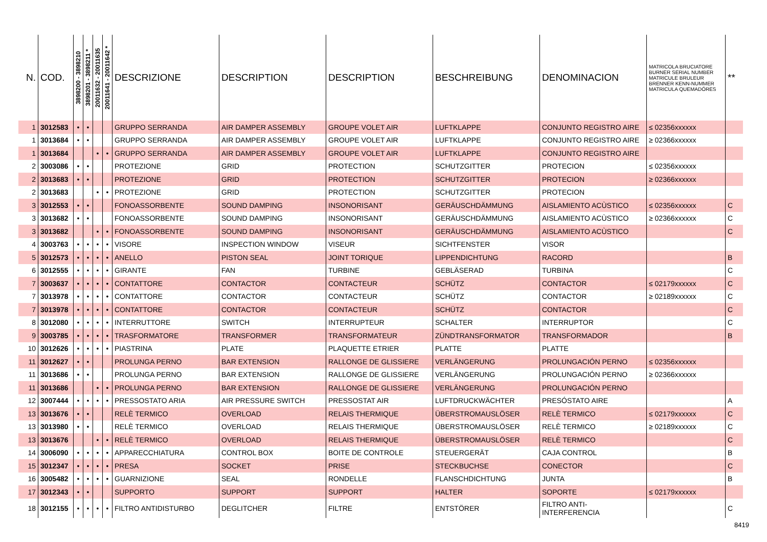| N. | COD. | 3898200 - 3898210 | 3898201 - 3898211 * | 20011632 - 20011635 | 20011641 - 20011642 * | DESCRIZIONE | DESCRIPTION | DESCRIPTION | BESCHREIBUNG | DENOMINACION | MATRICOLA BRUCIATORE BURNER SERIAL NUMBER MATRICULE BRULEUR BRENNER KENN-NUMMER MATRICULA QUEMADÓRES | ** |
| --- | --- | --- | --- | --- | --- | --- | --- | --- | --- | --- | --- | --- |
| 1 | 3012583 | • | • | | | GRUPPO SERRANDA | AIR DAMPER ASSEMBLY | GROUPE VOLET AIR | LUFTKLAPPE | CONJUNTO REGISTRO AIRE | ≤ 02356xxxxxx | |
| 1 | 3013684 | • | • | | | GRUPPO SERRANDA | AIR DAMPER ASSEMBLY | GROUPE VOLET AIR | LUFTKLAPPE | CONJUNTO REGISTRO AIRE | ≥ 02366xxxxxx | |
| 1 | 3013684 | | | • | • | GRUPPO SERRANDA | AIR DAMPER ASSEMBLY | GROUPE VOLET AIR | LUFTKLAPPE | CONJUNTO REGISTRO AIRE | | |
| 2 | 3003086 | • | • | | | PROTEZIONE | GRID | PROTECTION | SCHUTZGITTER | PROTECION | ≤ 02356xxxxxx | |
| 2 | 3013683 | • | • | | | PROTEZIONE | GRID | PROTECTION | SCHUTZGITTER | PROTECION | ≥ 02366xxxxxx | |
| 2 | 3013683 | | | • | • | PROTEZIONE | GRID | PROTECTION | SCHUTZGITTER | PROTECION | | |
| 3 | 3012553 | • | • | | | FONOASSORBENTE | SOUND DAMPING | INSONORISANT | GERÄUSCHDÄMMUNG | AISLAMIENTO ACÙSTICO | ≤ 02356xxxxxx | C |
| 3 | 3013682 | • | • | | | FONOASSORBENTE | SOUND DAMPING | INSONORISANT | GERÄUSCHDÄMMUNG | AISLAMIENTO ACÙSTICO | ≥ 02366xxxxxx | C |
| 3 | 3013682 | | | • | • | FONOASSORBENTE | SOUND DAMPING | INSONORISANT | GERÄUSCHDÄMMUNG | AISLAMIENTO ACÙSTICO | | C |
| 4 | 3003763 | • | • | • | • | VISORE | INSPECTION WINDOW | VISEUR | SICHTFENSTER | VISOR | | |
| 5 | 3012573 | • | • | • | • | ANELLO | PISTON SEAL | JOINT TORIQUE | LIPPENDICHTUNG | RACORD | | B |
| 6 | 3012555 | • | • | • | • | GIRANTE | FAN | TURBINE | GEBLÄSERAD | TURBINA | | C |
| 7 | 3003637 | • | • | • | • | CONTATTORE | CONTACTOR | CONTACTEUR | SCHÜTZ | CONTACTOR | ≤ 02179xxxxxx | C |
| 7 | 3013978 | • | • | • | • | CONTATTORE | CONTACTOR | CONTACTEUR | SCHÜTZ | CONTACTOR | ≥ 02189xxxxxx | C |
| 7 | 3013978 | • | • | • | • | CONTATTORE | CONTACTOR | CONTACTEUR | SCHÜTZ | CONTACTOR | | C |
| 8 | 3012080 | • | • | • | • | INTERRUTTORE | SWITCH | INTERRUPTEUR | SCHALTER | INTERRUPTOR | | C |
| 9 | 3003785 | • | • | • | • | TRASFORMATORE | TRANSFORMER | TRANSFORMATEUR | ZÜNDTRANSFORMATOR | TRANSFORMADOR | | B |
| 10 | 3012626 | • | • | • | • | PIASTRINA | PLATE | PLAQUETTE ETRIER | PLATTE | PLATTE | | |
| 11 | 3012627 | • | • | | | PROLUNGA PERNO | BAR EXTENSION | RALLONGE DE GLISSIERE | VERLÄNGERUNG | PROLUNGACIÓN PERNO | ≤ 02356xxxxxx | |
| 11 | 3013686 | • | • | | | PROLUNGA PERNO | BAR EXTENSION | RALLONGE DE GLISSIERE | VERLÄNGERUNG | PROLUNGACIÓN PERNO | ≥ 02366xxxxxx | |
| 11 | 3013686 | | | • | • | PROLUNGA PERNO | BAR EXTENSION | RALLONGE DE GLISSIERE | VERLÄNGERUNG | PROLUNGACIÓN PERNO | | |
| 12 | 3007444 | • | • | • | • | PRESSOSTATO ARIA | AIR PRESSURE SWITCH | PRESSOSTAT AIR | LUFTDRUCKWÄCHTER | PRESÓSTATO AIRE | | A |
| 13 | 3013676 | • | • | | | RELÈ TERMICO | OVERLOAD | RELAIS THERMIQUE | ÜBERSTROMAUSLÖSER | RELÈ TERMICO | ≤ 02179xxxxxx | C |
| 13 | 3013980 | • | • | | | RELÈ TERMICO | OVERLOAD | RELAIS THERMIQUE | ÜBERSTROMAUSLÖSER | RELÈ TERMICO | ≥ 02189xxxxxx | C |
| 13 | 3013676 | | | • | • | RELÈ TERMICO | OVERLOAD | RELAIS THERMIQUE | ÜBERSTROMAUSLÖSER | RELÈ TERMICO | | C |
| 14 | 3006090 | • | • | • | • | APPARECCHIATURA | CONTROL BOX | BOITE DE CONTROLE | STEUERGERÄT | CAJA CONTROL | | B |
| 15 | 3012347 | • | • | • | • | PRESA | SOCKET | PRISE | STECKBUCHSE | CONECTOR | | C |
| 16 | 3005482 | • | • | • | • | GUARNIZIONE | SEAL | RONDELLE | FLANSCHDICHTUNG | JUNTA | | B |
| 17 | 3012343 | • | • | | | SUPPORTO | SUPPORT | SUPPORT | HALTER | SOPORTE | ≤ 02179xxxxxx | |
| 18 | 3012155 | • | • | • | • | FILTRO ANTIDISTURBO | DEGLITCHER | FILTRE | ENTSTÖRER | FILTRO ANTI- INTERFERENCIA | | C |
8419